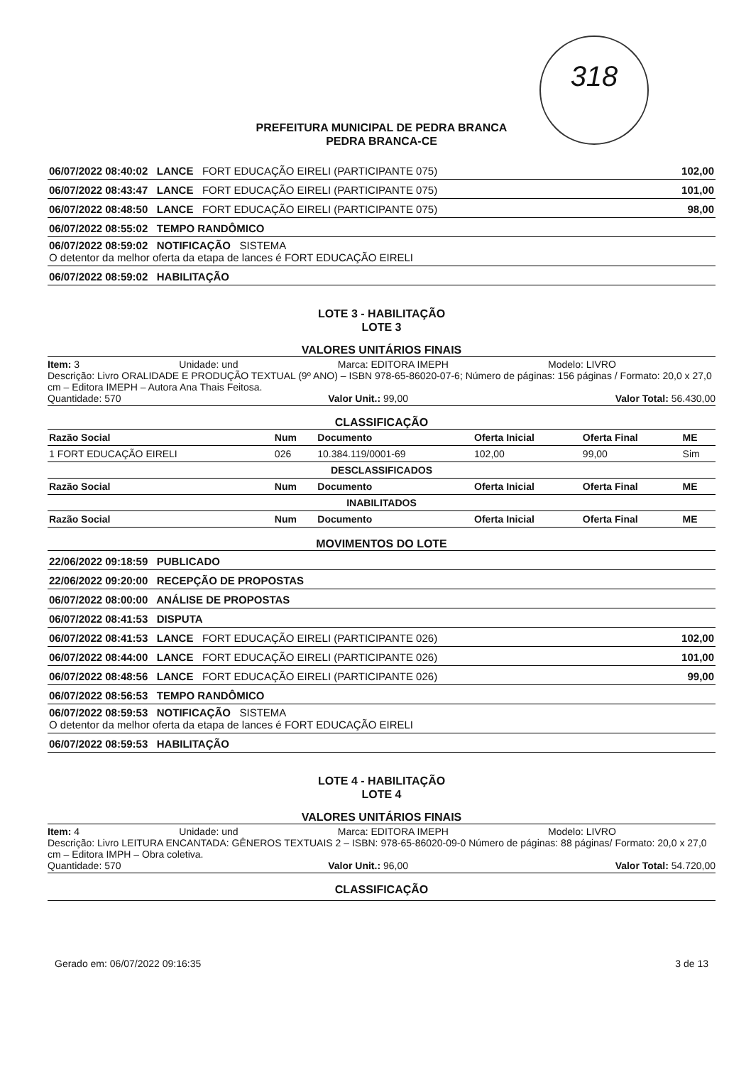318
PREFEITURA MUNICIPAL DE PEDRA BRANCA
PEDRA BRANCA-CE
| 06/07/2022 08:40:02 LANCE FORT EDUCAÇÃO EIRELI (PARTICIPANTE 075) | 102,00 |
| 06/07/2022 08:43:47 LANCE FORT EDUCAÇÃO EIRELI (PARTICIPANTE 075) | 101,00 |
| 06/07/2022 08:48:50 LANCE FORT EDUCAÇÃO EIRELI (PARTICIPANTE 075) | 98,00 |
| 06/07/2022 08:55:02 TEMPO RANDÔMICO | |
| 06/07/2022 08:59:02 NOTIFICAÇÃO SISTEMA O detentor da melhor oferta da etapa de lances é FORT EDUCAÇÃO EIRELI | |
| 06/07/2022 08:59:02 HABILITAÇÃO | |
LOTE 3 - HABILITAÇÃO
LOTE 3
VALORES UNITÁRIOS FINAIS
Item: 3 Unidade: und Marca: EDITORA IMEPH Modelo: LIVRO
Descrição: Livro ORALIDADE E PRODUÇÃO TEXTUAL (9º ANO) – ISBN 978-65-86020-07-6; Número de páginas: 156 páginas / Formato: 20,0 x 27,0 cm – Editora IMEPH – Autora Ana Thais Feitosa.
Quantidade: 570 Valor Unit.: 99,00 Valor Total: 56.430,00
CLASSIFICAÇÃO
| Razão Social | Num | Documento | Oferta Inicial | Oferta Final | ME |
| --- | --- | --- | --- | --- | --- |
| 1 FORT EDUCAÇÃO EIRELI | 026 | 10.384.119/0001-69 | 102,00 | 99,00 | Sim |
| DESCLASSIFICADOS | | | | | |
| Razão Social | Num | Documento | Oferta Inicial | Oferta Final | ME |
| INABILITADOS | | | | | |
| Razão Social | Num | Documento | Oferta Inicial | Oferta Final | ME |
MOVIMENTOS DO LOTE
| 22/06/2022 09:18:59 PUBLICADO | |
| 22/06/2022 09:20:00 RECEPÇÃO DE PROPOSTAS | |
| 06/07/2022 08:00:00 ANÁLISE DE PROPOSTAS | |
| 06/07/2022 08:41:53 DISPUTA | |
| 06/07/2022 08:41:53 LANCE FORT EDUCAÇÃO EIRELI (PARTICIPANTE 026) | 102,00 |
| 06/07/2022 08:44:00 LANCE FORT EDUCAÇÃO EIRELI (PARTICIPANTE 026) | 101,00 |
| 06/07/2022 08:48:56 LANCE FORT EDUCAÇÃO EIRELI (PARTICIPANTE 026) | 99,00 |
| 06/07/2022 08:56:53 TEMPO RANDÔMICO | |
| 06/07/2022 08:59:53 NOTIFICAÇÃO SISTEMA O detentor da melhor oferta da etapa de lances é FORT EDUCAÇÃO EIRELI | |
| 06/07/2022 08:59:53 HABILITAÇÃO | |
LOTE 4 - HABILITAÇÃO
LOTE 4
VALORES UNITÁRIOS FINAIS
Item: 4 Unidade: und Marca: EDITORA IMEPH Modelo: LIVRO
Descrição: Livro LEITURA ENCANTADA: GÊNEROS TEXTUAIS 2 – ISBN: 978-65-86020-09-0 Número de páginas: 88 páginas/ Formato: 20,0 x 27,0 cm – Editora IMPH – Obra coletiva.
Quantidade: 570 Valor Unit.: 96,00 Valor Total: 54.720,00
CLASSIFICAÇÃO
Gerado em: 06/07/2022 09:16:35 3 de 13